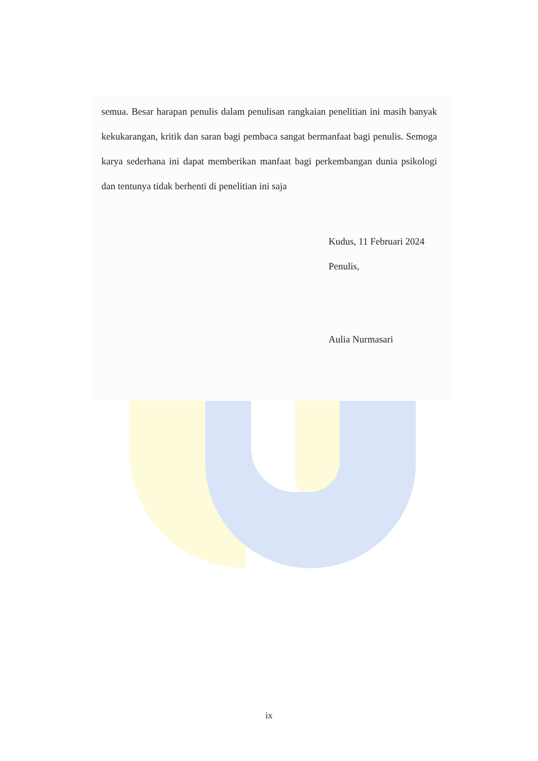semua. Besar harapan penulis dalam penulisan rangkaian penelitian ini masih banyak kekukarangan, kritik dan saran bagi pembaca sangat bermanfaat bagi penulis. Semoga karya sederhana ini dapat memberikan manfaat bagi perkembangan dunia psikologi dan tentunya tidak berhenti di penelitian ini saja
Kudus, 11 Februari 2024
Penulis,
Aulia Nurmasari
ix